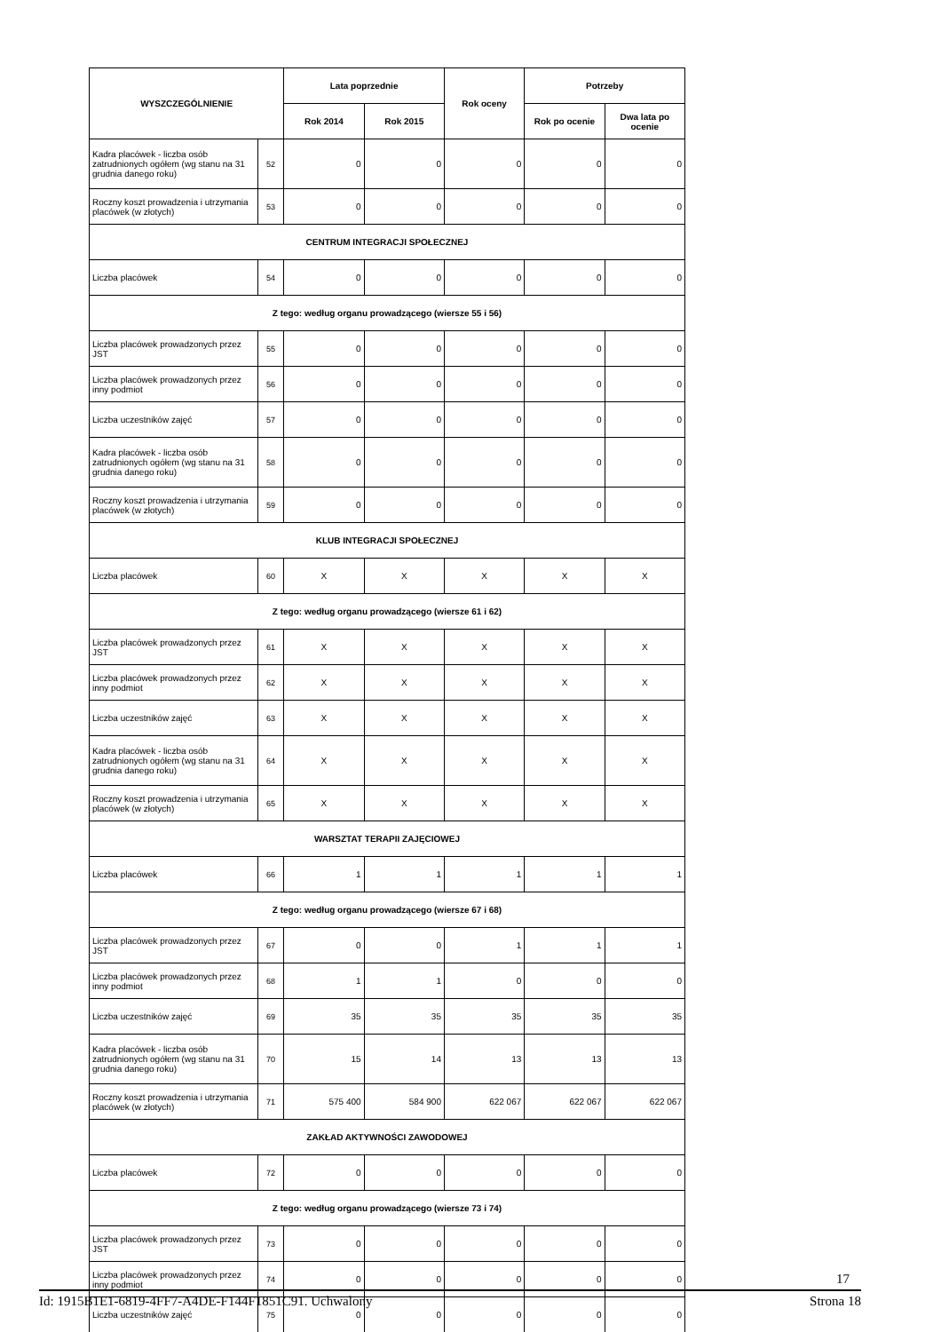| WYSZCZEGÓLNIENIE | | Lata poprzednie | | Rok oceny | Potrzeby | |
| --- | --- | --- | --- | --- | --- | --- |
| | | Rok 2014 | Rok 2015 | | Rok po ocenie | Dwa lata po ocenie |
| Kadra placówek - liczba osób zatrudnionych ogółem (wg stanu na 31 grudnia danego roku) | 52 | 0 | 0 | 0 | 0 | 0 |
| Roczny koszt prowadzenia i utrzymania placówek (w złotych) | 53 | 0 | 0 | 0 | 0 | 0 |
| CENTRUM INTEGRACJI SPOŁECZNEJ | | | | | | |
| Liczba placówek | 54 | 0 | 0 | 0 | 0 | 0 |
| Z tego: według organu prowadzącego (wiersze 55 i 56) | | | | | | |
| Liczba placówek prowadzonych przez JST | 55 | 0 | 0 | 0 | 0 | 0 |
| Liczba placówek prowadzonych przez inny podmiot | 56 | 0 | 0 | 0 | 0 | 0 |
| Liczba uczestników zajęć | 57 | 0 | 0 | 0 | 0 | 0 |
| Kadra placówek - liczba osób zatrudnionych ogółem (wg stanu na 31 grudnia danego roku) | 58 | 0 | 0 | 0 | 0 | 0 |
| Roczny koszt prowadzenia i utrzymania placówek (w złotych) | 59 | 0 | 0 | 0 | 0 | 0 |
| KLUB INTEGRACJI SPOŁECZNEJ | | | | | | |
| Liczba placówek | 60 | X | X | X | X | X |
| Z tego: według organu prowadzącego (wiersze 61 i 62) | | | | | | |
| Liczba placówek prowadzonych przez JST | 61 | X | X | X | X | X |
| Liczba placówek prowadzonych przez inny podmiot | 62 | X | X | X | X | X |
| Liczba uczestników zajęć | 63 | X | X | X | X | X |
| Kadra placówek - liczba osób zatrudnionych ogółem (wg stanu na 31 grudnia danego roku) | 64 | X | X | X | X | X |
| Roczny koszt prowadzenia i utrzymania placówek (w złotych) | 65 | X | X | X | X | X |
| WARSZTAT TERAPII ZAJĘCIOWEJ | | | | | | |
| Liczba placówek | 66 | 1 | 1 | 1 | 1 | 1 |
| Z tego: według organu prowadzącego (wiersze 67 i 68) | | | | | | |
| Liczba placówek prowadzonych przez JST | 67 | 0 | 0 | 1 | 1 | 1 |
| Liczba placówek prowadzonych przez inny podmiot | 68 | 1 | 1 | 0 | 0 | 0 |
| Liczba uczestników zajęć | 69 | 35 | 35 | 35 | 35 | 35 |
| Kadra placówek - liczba osób zatrudnionych ogółem (wg stanu na 31 grudnia danego roku) | 70 | 15 | 14 | 13 | 13 | 13 |
| Roczny koszt prowadzenia i utrzymania placówek (w złotych) | 71 | 575 400 | 584 900 | 622 067 | 622 067 | 622 067 |
| ZAKŁAD AKTYWNOŚCI ZAWODOWEJ | | | | | | |
| Liczba placówek | 72 | 0 | 0 | 0 | 0 | 0 |
| Z tego: według organu prowadzącego (wiersze 73 i 74) | | | | | | |
| Liczba placówek prowadzonych przez JST | 73 | 0 | 0 | 0 | 0 | 0 |
| Liczba placówek prowadzonych przez inny podmiot | 74 | 0 | 0 | 0 | 0 | 0 |
| Liczba uczestników zajęć | 75 | 0 | 0 | 0 | 0 | 0 |
17
Id: 1915B1E1-6819-4FF7-A4DE-F144F1851C91. Uchwalony Strona 18